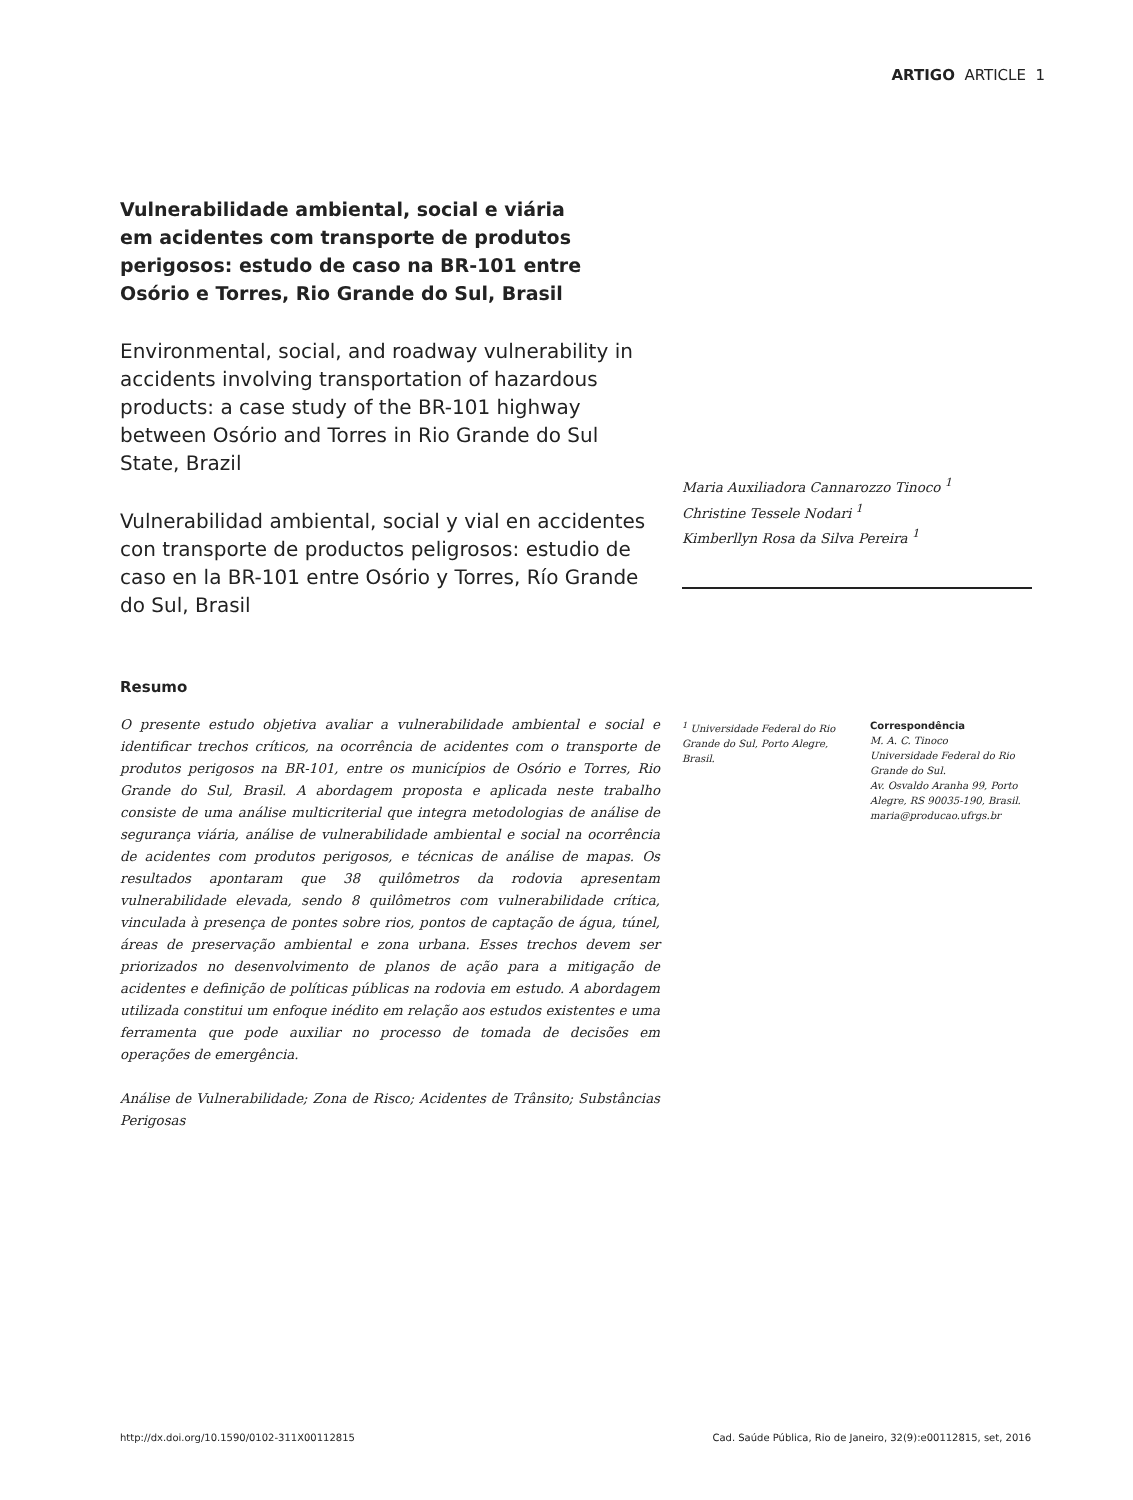ARTIGO ARTICLE 1
Vulnerabilidade ambiental, social e viária em acidentes com transporte de produtos perigosos: estudo de caso na BR-101 entre Osório e Torres, Rio Grande do Sul, Brasil
Environmental, social, and roadway vulnerability in accidents involving transportation of hazardous products: a case study of the BR-101 highway between Osório and Torres in Rio Grande do Sul State, Brazil
Vulnerabilidad ambiental, social y vial en accidentes con transporte de productos peligrosos: estudio de caso en la BR-101 entre Osório y Torres, Río Grande do Sul, Brasil
Maria Auxiliadora Cannarozzo Tinoco <sup>1</sup>
Christine Tessele Nodari <sup>1</sup>
Kimberllyn Rosa da Silva Pereira <sup>1</sup>
Resumo
O presente estudo objetiva avaliar a vulnerabilidade ambiental e social e identificar trechos críticos, na ocorrência de acidentes com o transporte de produtos perigosos na BR-101, entre os municípios de Osório e Torres, Rio Grande do Sul, Brasil. A abordagem proposta e aplicada neste trabalho consiste de uma análise multicriterial que integra metodologias de análise de segurança viária, análise de vulnerabilidade ambiental e social na ocorrência de acidentes com produtos perigosos, e técnicas de análise de mapas. Os resultados apontaram que 38 quilômetros da rodovia apresentam vulnerabilidade elevada, sendo 8 quilômetros com vulnerabilidade crítica, vinculada à presença de pontes sobre rios, pontos de captação de água, túnel, áreas de preservação ambiental e zona urbana. Esses trechos devem ser priorizados no desenvolvimento de planos de ação para a mitigação de acidentes e definição de políticas públicas na rodovia em estudo. A abordagem utilizada constitui um enfoque inédito em relação aos estudos existentes e uma ferramenta que pode auxiliar no processo de tomada de decisões em operações de emergência.
Análise de Vulnerabilidade; Zona de Risco; Acidentes de Trânsito; Substâncias Perigosas
<sup>1</sup> Universidade Federal do Rio Grande do Sul, Porto Alegre, Brasil.
Correspondência
M. A. C. Tinoco
Universidade Federal do Rio Grande do Sul.
Av. Osvaldo Aranha 99, Porto Alegre, RS 90035-190, Brasil.
maria@producao.ufrgs.br
http://dx.doi.org/10.1590/0102-311X00112815 Cad. Saúde Pública, Rio de Janeiro, 32(9):e00112815, set, 2016